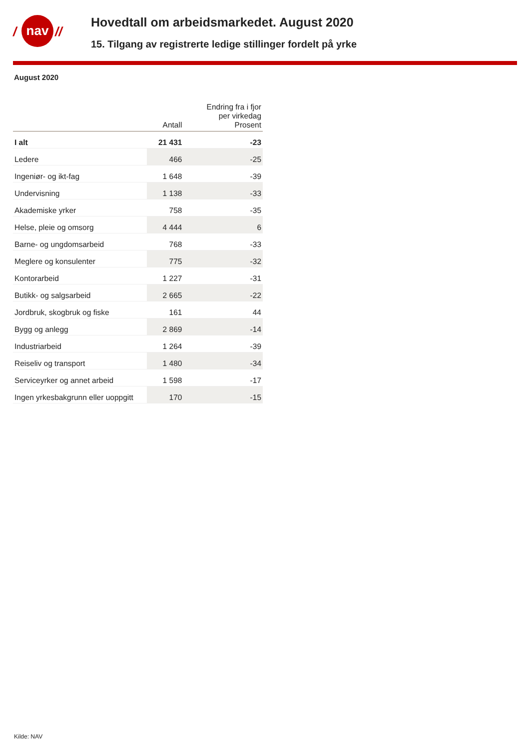/
nav
//
Hovedtall om arbeidsmarkedet. August 2020
15. Tilgang av registrerte ledige stillinger fordelt på yrke
August 2020
| | Antall | Endring fra i fjor per virkedag Prosent |
| --- | --- | --- |
| I alt | 21 431 | -23 |
| Ledere | 466 | -25 |
| Ingeniør- og ikt-fag | 1 648 | -39 |
| Undervisning | 1 138 | -33 |
| Akademiske yrker | 758 | -35 |
| Helse, pleie og omsorg | 4 444 | 6 |
| Barne- og ungdomsarbeid | 768 | -33 |
| Meglere og konsulenter | 775 | -32 |
| Kontorarbeid | 1 227 | -31 |
| Butikk- og salgsarbeid | 2 665 | -22 |
| Jordbruk, skogbruk og fiske | 161 | 44 |
| Bygg og anlegg | 2 869 | -14 |
| Industriarbeid | 1 264 | -39 |
| Reiseliv og transport | 1 480 | -34 |
| Serviceyrker og annet arbeid | 1 598 | -17 |
| Ingen yrkesbakgrunn eller uoppgitt | 170 | -15 |
Kilde: NAV